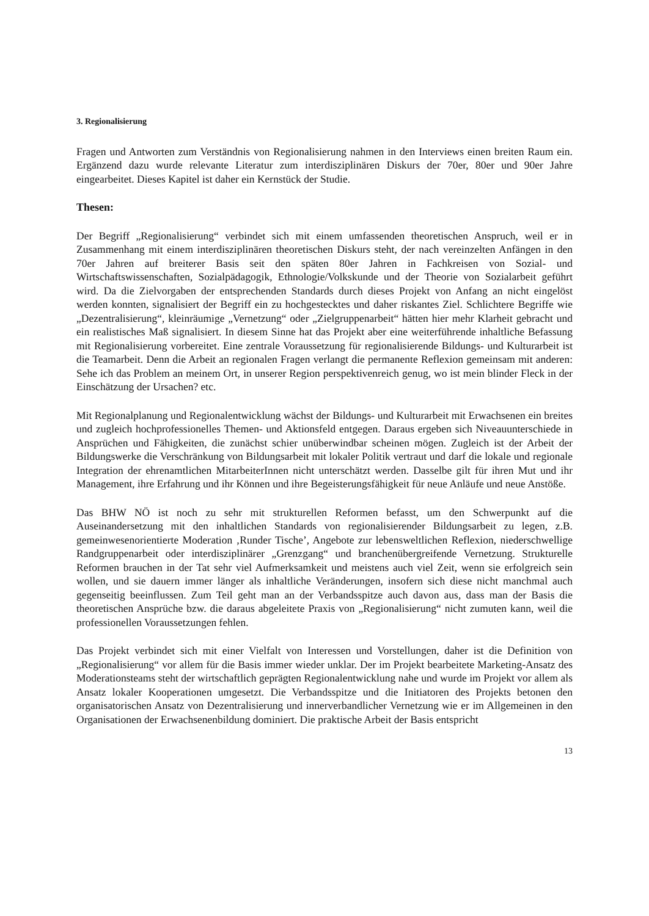3. Regionalisierung
Fragen und Antworten zum Verständnis von Regionalisierung nahmen in den Interviews einen breiten Raum ein. Ergänzend dazu wurde relevante Literatur zum interdisziplinären Diskurs der 70er, 80er und 90er Jahre eingearbeitet. Dieses Kapitel ist daher ein Kernstück der Studie.
Thesen:
Der Begriff „Regionalisierung“ verbindet sich mit einem umfassenden theoretischen Anspruch, weil er in Zusammenhang mit einem interdisziplinären theoretischen Diskurs steht, der nach vereinzelten Anfängen in den 70er Jahren auf breiterer Basis seit den späten 80er Jahren in Fachkreisen von Sozial- und Wirtschaftswissenschaften, Sozialpädagogik, Ethnologie/Volkskunde und der Theorie von Sozialarbeit geführt wird. Da die Zielvorgaben der entsprechenden Standards durch dieses Projekt von Anfang an nicht eingelöst werden konnten, signalisiert der Begriff ein zu hochgestecktes und daher riskantes Ziel. Schlichtere Begriffe wie „Dezentralisierung“, kleinräumige „Vernetzung“ oder „Zielgruppenarbeit“ hätten hier mehr Klarheit gebracht und ein realistisches Maß signalisiert. In diesem Sinne hat das Projekt aber eine weiterführende inhaltliche Befassung mit Regionalisierung vorbereitet. Eine zentrale Voraussetzung für regionalisierende Bildungs- und Kulturarbeit ist die Teamarbeit. Denn die Arbeit an regionalen Fragen verlangt die permanente Reflexion gemeinsam mit anderen: Sehe ich das Problem an meinem Ort, in unserer Region perspektivenreich genug, wo ist mein blinder Fleck in der Einschätzung der Ursachen? etc.
Mit Regionalplanung und Regionalentwicklung wächst der Bildungs- und Kulturarbeit mit Erwachsenen ein breites und zugleich hochprofessionelles Themen- und Aktionsfeld entgegen. Daraus ergeben sich Niveauunterschiede in Ansprüchen und Fähigkeiten, die zunächst schier unüberwindbar scheinen mögen. Zugleich ist der Arbeit der Bildungswerke die Verschränkung von Bildungsarbeit mit lokaler Politik vertraut und darf die lokale und regionale Integration der ehrenamtlichen MitarbeiterInnen nicht unterschätzt werden. Dasselbe gilt für ihren Mut und ihr Management, ihre Erfahrung und ihr Können und ihre Begeisterungsfähigkeit für neue Anläufe und neue Anstöße.
Das BHW NÖ ist noch zu sehr mit strukturellen Reformen befasst, um den Schwerpunkt auf die Auseinandersetzung mit den inhaltlichen Standards von regionalisierender Bildungsarbeit zu legen, z.B. gemeinwesenorientierte Moderation ‚Runder Tische’, Angebote zur lebensweltlichen Reflexion, niederschwellige Randgruppenarbeit oder interdisziplinärer „Grenzgang“ und branchenübergreifende Vernetzung. Strukturelle Reformen brauchen in der Tat sehr viel Aufmerksamkeit und meistens auch viel Zeit, wenn sie erfolgreich sein wollen, und sie dauern immer länger als inhaltliche Veränderungen, insofern sich diese nicht manchmal auch gegenseitig beeinflussen. Zum Teil geht man an der Verbandsspitze auch davon aus, dass man der Basis die theoretischen Ansprüche bzw. die daraus abgeleitete Praxis von „Regionalisierung“ nicht zumuten kann, weil die professionellen Voraussetzungen fehlen.
Das Projekt verbindet sich mit einer Vielfalt von Interessen und Vorstellungen, daher ist die Definition von „Regionalisierung“ vor allem für die Basis immer wieder unklar. Der im Projekt bearbeitete Marketing-Ansatz des Moderationsteams steht der wirtschaftlich geprägten Regionalentwicklung nahe und wurde im Projekt vor allem als Ansatz lokaler Kooperationen umgesetzt. Die Verbandsspitze und die Initiatoren des Projekts betonen den organisatorischen Ansatz von Dezentralisierung und innerverbandlicher Vernetzung wie er im Allgemeinen in den Organisationen der Erwachsenenbildung dominiert. Die praktische Arbeit der Basis entspricht
13